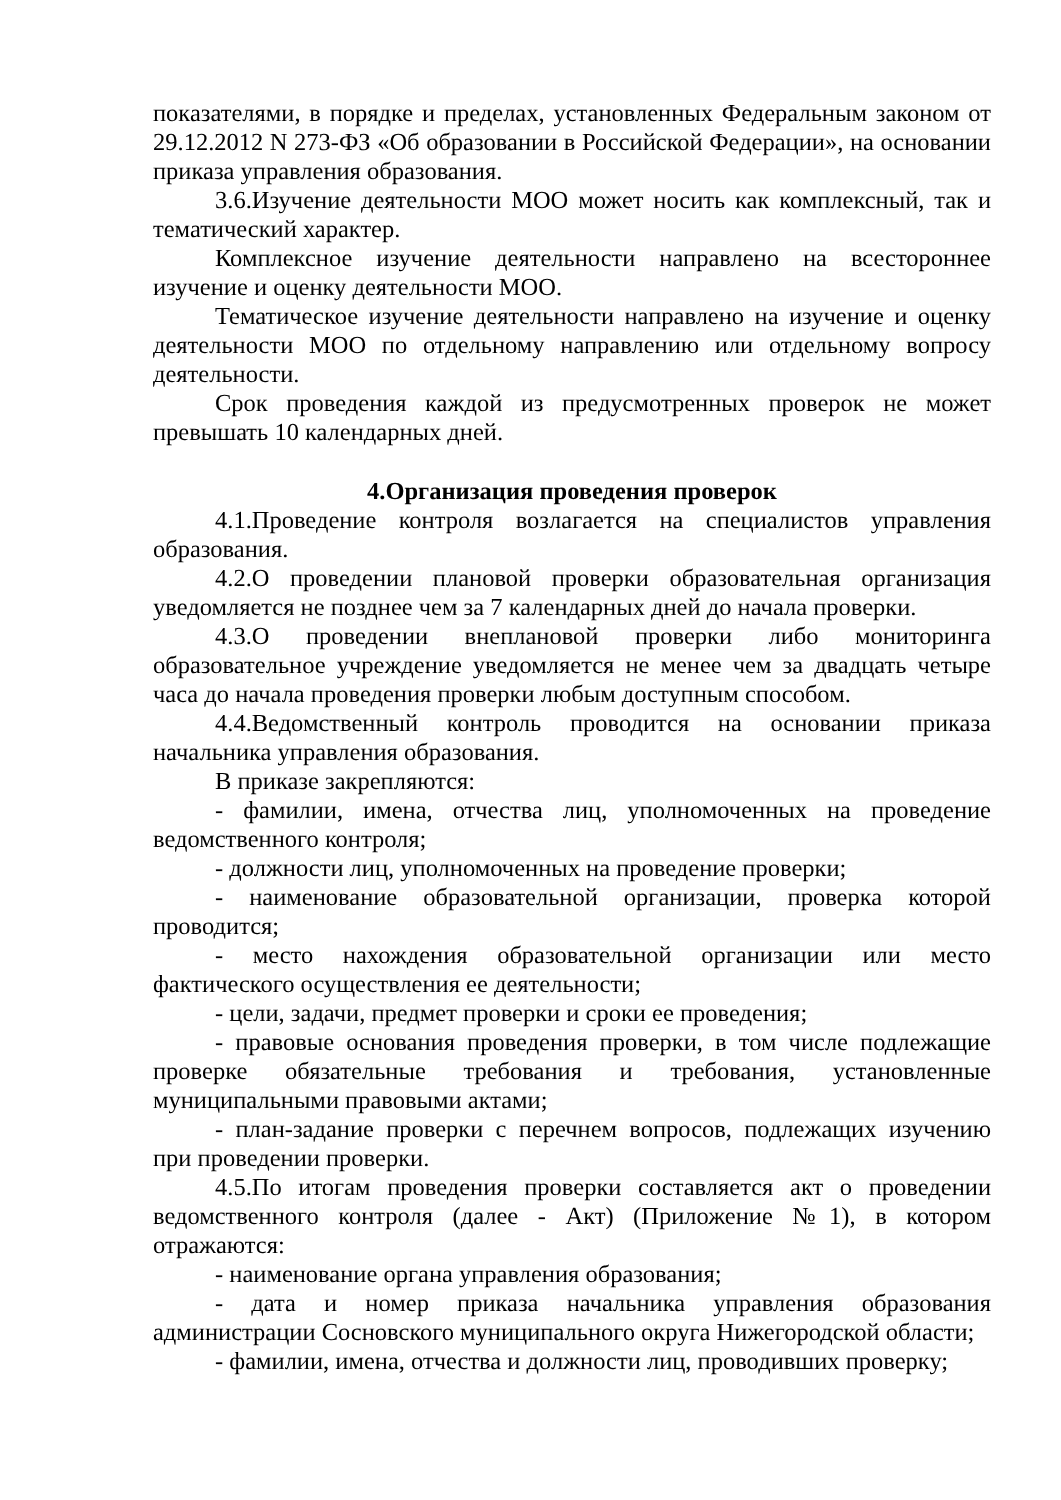показателями, в порядке и пределах, установленных Федеральным законом от 29.12.2012 N 273-ФЗ «Об образовании в Российской Федерации», на основании приказа управления образования.
3.6.Изучение деятельности МОО может носить как комплексный, так и тематический характер.
Комплексное изучение деятельности направлено на всестороннее изучение и оценку деятельности МОО.
Тематическое изучение деятельности направлено на изучение и оценку деятельности МОО по отдельному направлению или отдельному вопросу деятельности.
Срок проведения каждой из предусмотренных проверок не может превышать 10 календарных дней.
4.Организация проведения проверок
4.1.Проведение контроля возлагается на специалистов управления образования.
4.2.О проведении плановой проверки образовательная организация уведомляется не позднее чем за 7 календарных дней до начала проверки.
4.3.О проведении внеплановой проверки либо мониторинга образовательное учреждение уведомляется не менее чем за двадцать четыре часа до начала проведения проверки любым доступным способом.
4.4.Ведомственный контроль проводится на основании приказа начальника управления образования.
В приказе закрепляются:
- фамилии, имена, отчества лиц, уполномоченных на проведение ведомственного контроля;
- должности лиц, уполномоченных на проведение проверки;
- наименование образовательной организации, проверка которой проводится;
- место нахождения образовательной организации или место фактического осуществления ее деятельности;
- цели, задачи, предмет проверки и сроки ее проведения;
- правовые основания проведения проверки, в том числе подлежащие проверке обязательные требования и требования, установленные муниципальными правовыми актами;
- план-задание проверки с перечнем вопросов, подлежащих изучению при проведении проверки.
4.5.По итогам проведения проверки составляется акт о проведении ведомственного контроля (далее - Акт) (Приложение №1), в котором отражаются:
- наименование органа управления образования;
- дата и номер приказа начальника управления образования администрации Сосновского муниципального округа Нижегородской области;
- фамилии, имена, отчества и должности лиц, проводивших проверку;